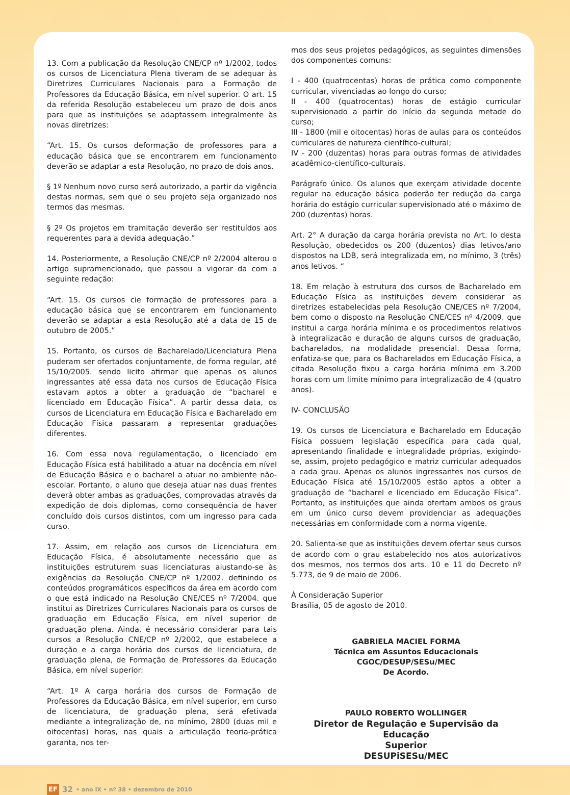13. Com a publicação da Resolução CNE/CP nº 1/2002, todos os cursos de Licenciatura Plena tiveram de se adequar às Diretrizes Curriculares Nacionais para a Formação de Professores da Educação Básica, em nível superior. O art. 15 da referida Resolução estabeleceu um prazo de dois anos para que as instituições se adaptassem integralmente às novas diretrizes:
“Art. 15. Os cursos deformação de professores para a educação básica que se encontrarem em funcionamento deverão se adaptar a esta Resolução, no prazo de dois anos.
§ 1º Nenhum novo curso será autorizado, a partir da vigência destas normas, sem que o seu projeto seja organizado nos termos das mesmas.
§ 2º Os projetos em tramitação deverão ser restituídos aos requerentes para a devida adequação.”
14. Posteriormente, a Resolução CNE/CP nº 2/2004 alterou o artigo supramencionado, que passou a vigorar da com a seguinte redação:
“Art. 15. Os cursos cie formação de professores para a educação básica que se encontrarem em funcionamento deverão se adaptar a esta Resolução até a data de 15 de outubro de 2005.”
15. Portanto, os cursos de Bacharelado/Licenciatura Plena puderam ser ofertados conjuntamente, de forma regular, até 15/10/2005. sendo licito afirmar que apenas os alunos ingressantes até essa data nos cursos de Educação Física estavam aptos a obter a graduação de “bacharel e licenciado em Educação Física”. A partir dessa data, os cursos de Licenciatura em Educação Física e Bacharelado em Educação Física passaram a representar graduações diferentes.
16. Com essa nova regulamentação, o licenciado em Educação Física está habilitado a atuar na docência em nível de Educação Básica e o bacharel a atuar no ambiente não-escolar. Portanto, o aluno que deseja atuar nas duas frentes deverá obter ambas as graduações, comprovadas através da expedição de dois diplomas, como consequência de haver concluído dois cursos distintos, com um ingresso para cada curso.
17. Assim, em relação aos cursos de Licenciatura em Educação Física, é absolutamente necessário que as instituições estruturem suas licenciaturas aiustando-se às exigências da Resolução CNE/CP nº 1/2002. definindo os conteúdos programáticos específicos da área em acordo com o que está indicado na Resolução CNE/CES nº 7/2004. que institui as Diretrizes Curriculares Nacionais para os cursos de graduação em Educação Física, em nível superior de graduação plena. Ainda, é necessário considerar para tais cursos a Resolução CNE/CP nº 2/2002, que estabelece a duração e a carga horária dos cursos de licenciatura, de graduação plena, de Formação de Professores da Educação Básica, em nível superior:
“Art. 1º A carga horária dos cursos de Formação de Professores da Educação Básica, em nível superior, em curso de licenciatura, de graduação plena, será efetivada mediante a integralização de, no mínimo, 2800 (duas mil e oitocentas) horas, nas quais a articulação teoria-prática garanta, nos ter-
mos dos seus projetos pedagógicos, as seguintes dimensões dos componentes comuns:
I - 400 (quatrocentas) horas de prática como componente curricular, vivenciadas ao longo do curso;
II - 400 (quatrocentas) horas de estágio curricular supervisionado a partir do início da segunda metade do curso;
III - 1800 (mil e oitocentas) horas de aulas para os conteúdos curriculares de natureza científico-cultural;
IV - 200 (duzentas) horas para outras formas de atividades acadêmico-científico-culturais.
Parágrafo único. Os alunos que exerçam atividade docente regular na educação básica poderão ter redução da carga horária do estágio curricular supervisionado até o máximo de 200 (duzentas) horas.
Art. 2° A duração da carga horária prevista no Art. lo desta Resolução, obedecidos os 200 (duzentos) dias letivos/ano dispostos na LDB, será integralizada em, no mínimo, 3 (três) anos letivos. “
18. Em relação à estrutura dos cursos de Bacharelado em Educação Física as instituições devem considerar as diretrizes estabelecidas pela Resolução CNE/CES nº 7/2004, bem como o disposto na Resolução CNE/CES nº 4/2009. que institui a carga horária mínima e os procedimentos relativos à integralizacão e duração de alguns cursos de graduação, bacharelados, na modalidade presencial. Dessa forma, enfatiza-se que, para os Bacharelados em Educação Física, a citada Resolução fixou a carga horária mínima em 3.200 horas com um limite mínimo para integralizacão de 4 (quatro anos).
IV- CONCLUSÃO
19. Os cursos de Licenciatura e Bacharelado em Educação Física possuem legislação específica para cada qual, apresentando finalidade e integralidade próprias, exigindo-se, assim, projeto pedagógico e matriz curricular adequados a cada grau. Apenas os alunos ingressantes nos cursos de Educação Física até 15/10/2005 estão aptos a obter a graduação de “bacharel e licenciado em Educação Física”. Portanto, as instituições que ainda ofertam ambos os graus em um único curso devem providenciar as adequações necessárias em conformidade com a norma vigente.
20. Salienta-se que as instituições devem ofertar seus cursos de acordo com o grau estabelecido nos atos autorizativos dos mesmos, nos termos dos arts. 10 e 11 do Decreto nº 5.773, de 9 de maio de 2006.
À Consideração Superior
Brasília, 05 de agosto de 2010.
GABRIELA MACIEL FORMA
Técnica em Assuntos Educacionais
CGOC/DESUP/SESu/MEC
De Acordo.
PAULO ROBERTO WOLLINGER
Diretor de Regulação e Supervisão da Educação
Superior
DESUPiSESu/MEC
EF 32 • ano IX • nº 38 • dezembro de 2010